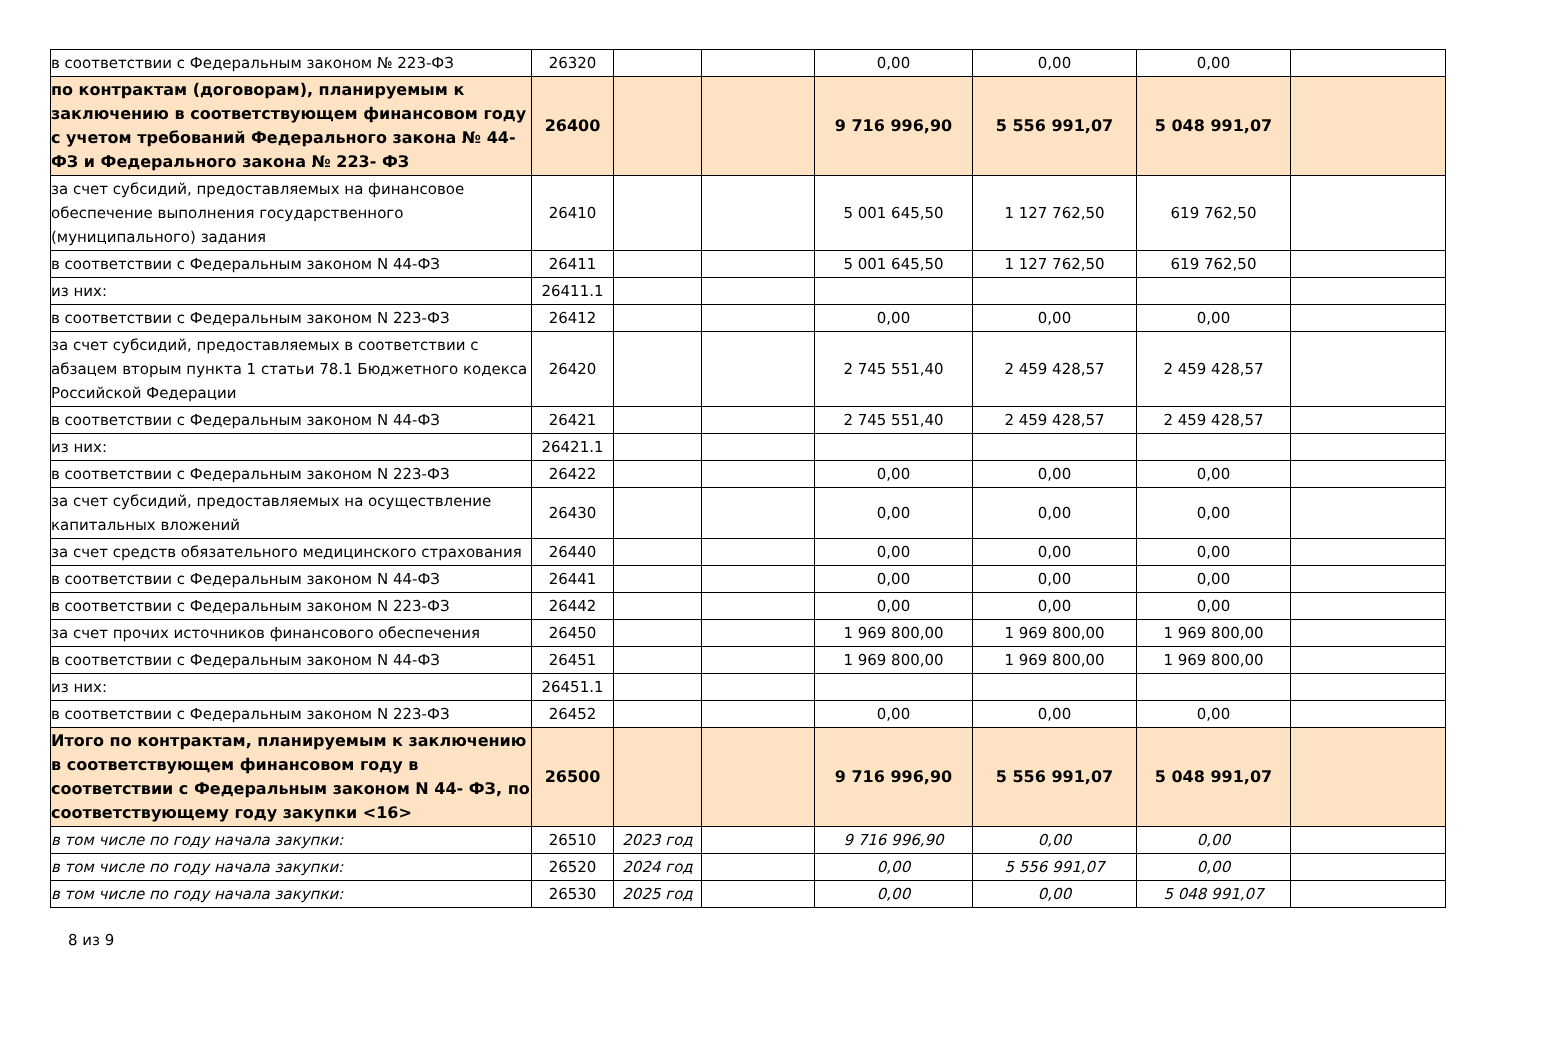| в соответствии с Федеральным законом № 223-ФЗ | 26320 | | | 0,00 | 0,00 | 0,00 | |
| по контрактам (договорам), планируемым к заключению в соответствующем финансовом году с учетом требований Федерального закона № 44-ФЗ и Федерального закона № 223- ФЗ | 26400 | | | 9 716 996,90 | 5 556 991,07 | 5 048 991,07 | |
| за счет субсидий, предоставляемых на финансовое обеспечение выполнения государственного (муниципального) задания | 26410 | | | 5 001 645,50 | 1 127 762,50 | 619 762,50 | |
| в соответствии с Федеральным законом N 44-ФЗ | 26411 | | | 5 001 645,50 | 1 127 762,50 | 619 762,50 | |
| из них: | 26411.1 | | | | | | |
| в соответствии с Федеральным законом N 223-ФЗ | 26412 | | | 0,00 | 0,00 | 0,00 | |
| за счет субсидий, предоставляемых в соответствии с абзацем вторым пункта 1 статьи 78.1 Бюджетного кодекса Российской Федерации | 26420 | | | 2 745 551,40 | 2 459 428,57 | 2 459 428,57 | |
| в соответствии с Федеральным законом N 44-ФЗ | 26421 | | | 2 745 551,40 | 2 459 428,57 | 2 459 428,57 | |
| из них: | 26421.1 | | | | | | |
| в соответствии с Федеральным законом N 223-ФЗ | 26422 | | | 0,00 | 0,00 | 0,00 | |
| за счет субсидий, предоставляемых на осуществление капитальных вложений | 26430 | | | 0,00 | 0,00 | 0,00 | |
| за счет средств обязательного медицинского страхования | 26440 | | | 0,00 | 0,00 | 0,00 | |
| в соответствии с Федеральным законом N 44-ФЗ | 26441 | | | 0,00 | 0,00 | 0,00 | |
| в соответствии с Федеральным законом N 223-ФЗ | 26442 | | | 0,00 | 0,00 | 0,00 | |
| за счет прочих источников финансового обеспечения | 26450 | | | 1 969 800,00 | 1 969 800,00 | 1 969 800,00 | |
| в соответствии с Федеральным законом N 44-ФЗ | 26451 | | | 1 969 800,00 | 1 969 800,00 | 1 969 800,00 | |
| из них: | 26451.1 | | | | | | |
| в соответствии с Федеральным законом N 223-ФЗ | 26452 | | | 0,00 | 0,00 | 0,00 | |
| Итого по контрактам, планируемым к заключению в соответствующем финансовом году в соответствии с Федеральным законом N 44- ФЗ, по соответствующему году закупки <16> | 26500 | | | 9 716 996,90 | 5 556 991,07 | 5 048 991,07 | |
| в том числе по году начала закупки: | 26510 | 2023 год | | 9 716 996,90 | 0,00 | 0,00 | |
| в том числе по году начала закупки: | 26520 | 2024 год | | 0,00 | 5 556 991,07 | 0,00 | |
| в том числе по году начала закупки: | 26530 | 2025 год | | 0,00 | 0,00 | 5 048 991,07 | |
8 из 9